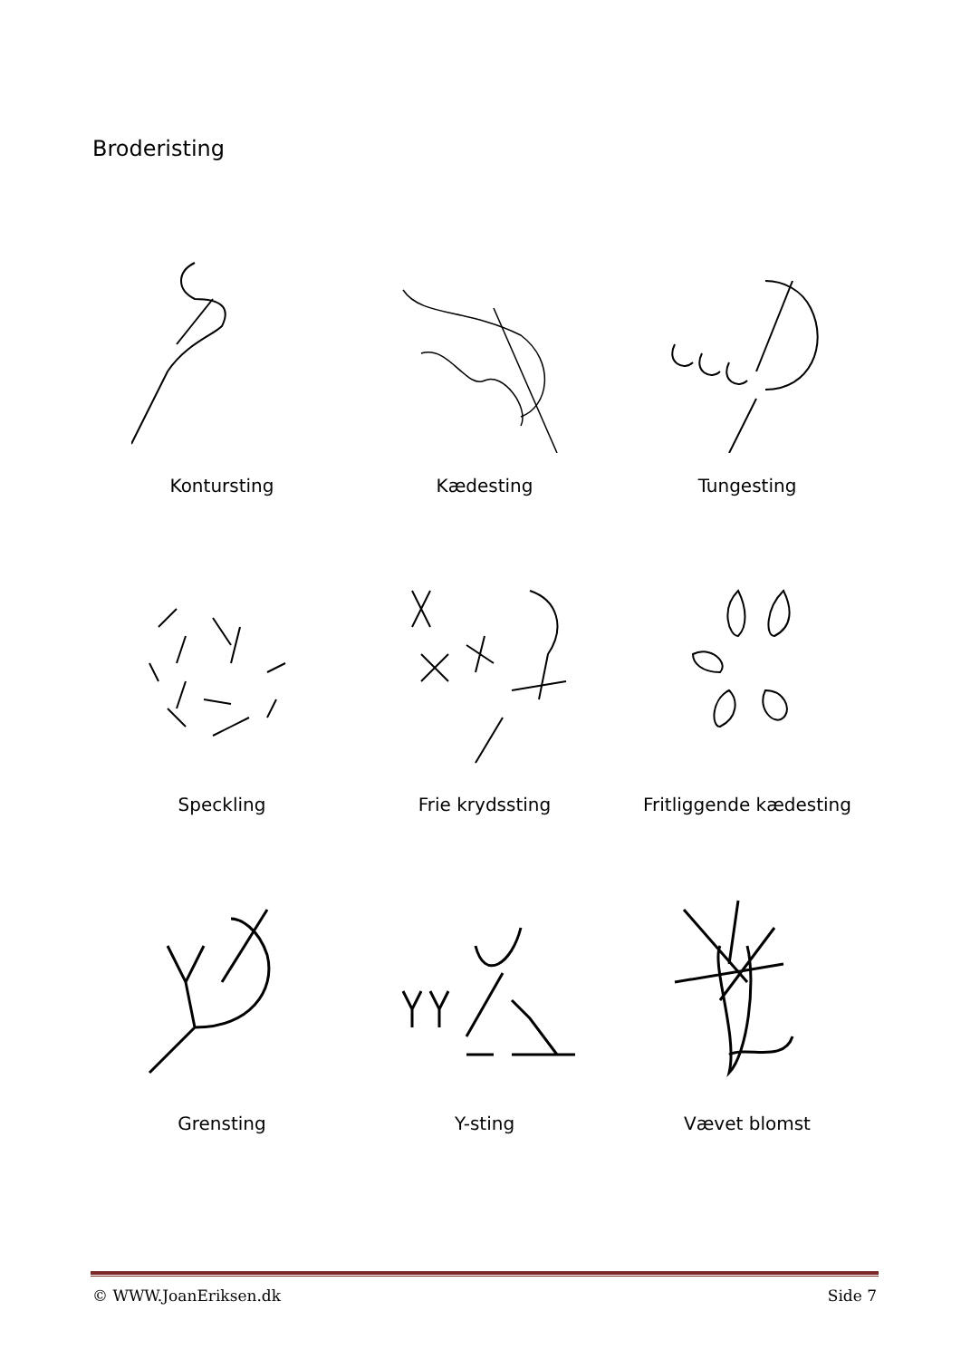Broderisting
Kontursting
Kædesting
Tungesting
Speckling
Frie krydssting
Fritliggende kædesting
Grensting
Y-sting
Vævet blomst
© WWW.JoanEriksen.dk Side 7